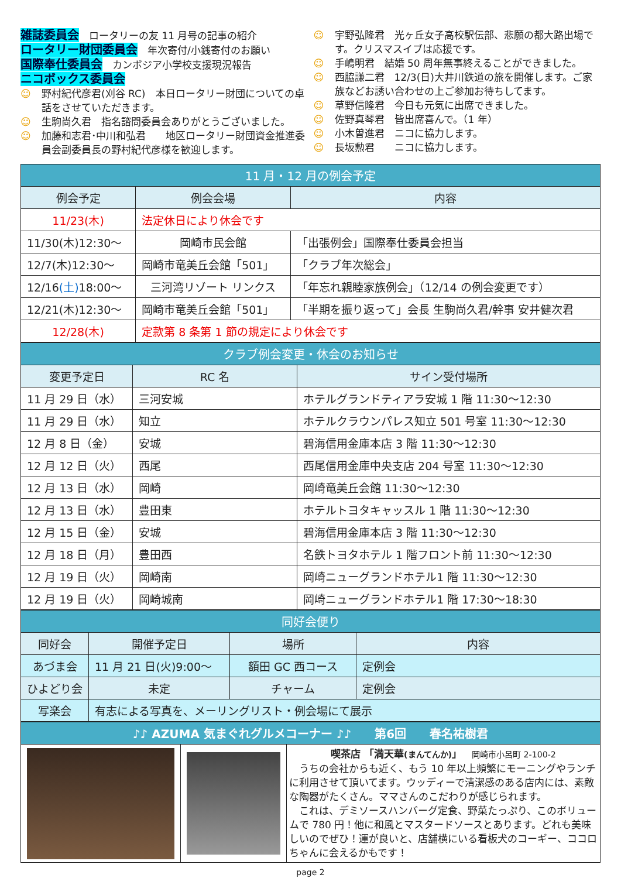雑誌委員会　ロータリーの友 11 月号の記事の紹介
ロータリー財団委員会　年次寄付/小銭寄付のお願い
国際奉仕委員会　カンボジア小学校支援現況報告
ニコボックス委員会
☺ 野村紀代彦君(刈谷 RC)　本日ロータリー財団についての卓話をさせていただきます。
☺ 生駒尚久君　指名諮問委員会ありがとうございました。
☺ 加藤和志君･中川和弘君　　地区ロータリー財団資金推進委員会副委員長の野村紀代彦様を歓迎します。
☺ 宇野弘隆君　光ヶ丘女子高校駅伝部、悲願の都大路出場です。クリスマスイブは応援です。
☺ 手嶋明君　結婚 50 周年無事終えることができました。
☺ 西脇謙二君　12/3(日)大井川鉄道の旅を開催します。ご家族などお誘い合わせの上ご参加お待ちしてます。
☺ 草野信隆君　今日も元気に出席できました。
☺ 佐野真琴君　皆出席喜んで。（1 年）
☺ 小木曽進君　ニコに協力します。
☺ 長坂勲君　　ニコに協力します。
| 11 月・12 月の例会予定 | | |
| --- | --- | --- |
| 例会予定 | 例会会場 | 内容 |
| 11/23(木) | 法定休日により休会です | |
| 11/30(木)12:30～ | 岡崎市民会館 | 「出張例会」国際奉仕委員会担当 |
| 12/7(木)12:30～ | 岡崎市竜美丘会館「501」 | 「クラブ年次総会」 |
| 12/16 (土) 18:00～ | 三河湾リゾート リンクス | 「年忘れ親睦家族例会」（12/14 の例会変更です） |
| 12/21(木)12:30～ | 岡崎市竜美丘会館「501」 | 「半期を振り返って」会長 生駒尚久君/幹事 安井健次君 |
| 12/28(木) | 定款第 8 条第 1 節の規定により休会です | |
| クラブ例会変更・休会のお知らせ | | |
| --- | --- | --- |
| 変更予定日 | RC 名 | サイン受付場所 |
| 11 月 29 日（水） | 三河安城 | ホテルグランドティアラ安城 1 階 11:30～12:30 |
| 11 月 29 日（水） | 知立 | ホテルクラウンパレス知立 501 号室 11:30～12:30 |
| 12 月 8 日（金） | 安城 | 碧海信用金庫本店 3 階 11:30～12:30 |
| 12 月 12 日（火） | 西尾 | 西尾信用金庫中央支店 204 号室 11:30～12:30 |
| 12 月 13 日（水） | 岡崎 | 岡崎竜美丘会館 11:30～12:30 |
| 12 月 13 日（水） | 豊田東 | ホテルトヨタキャッスル 1 階 11:30～12:30 |
| 12 月 15 日（金） | 安城 | 碧海信用金庫本店 3 階 11:30～12:30 |
| 12 月 18 日（月） | 豊田西 | 名鉄トヨタホテル 1 階フロント前 11:30～12:30 |
| 12 月 19 日（火） | 岡崎南 | 岡崎ニューグランドホテル1 階 11:30～12:30 |
| 12 月 19 日（火） | 岡崎城南 | 岡崎ニューグランドホテル1 階 17:30～18:30 |
| 同好会便り | | | |
| --- | --- | --- | --- |
| 同好会 | 開催予定日 | 場所 | 内容 |
| あづま会 | 11 月 21 日(火)9:00～ | 額田 GC 西コース | 定例会 |
| ひよどり会 | 未定 | チャーム | 定例会 |
| 写楽会 | 有志による写真を、メーリングリスト・例会場にて展示 | | |
| ♪♪ AZUMA 気まぐれグルメコーナー ♪♪ 第6回 春名祐樹君 | | |
| --- | --- | --- |
| | | 喫茶店 「満天華 (まんてんか) 」 岡崎市小呂町 2-100-2 うちの会社からも近く、もう 10 年以上頻繁にモーニングやランチに利用させて頂いてます。ウッディーで清潔感のある店内には、素敵な陶器がたくさん。ママさんのこだわりが感じられます。 これは、デミソースハンバーグ定食、野菜たっぷり、このボリュームで 780 円！他に和風とマスタードソースとあります。どれも美味しいのでぜひ！運が良いと、店舗横にいる看板犬のコーギー、ココロちゃんに会えるかもです！ |
page 2